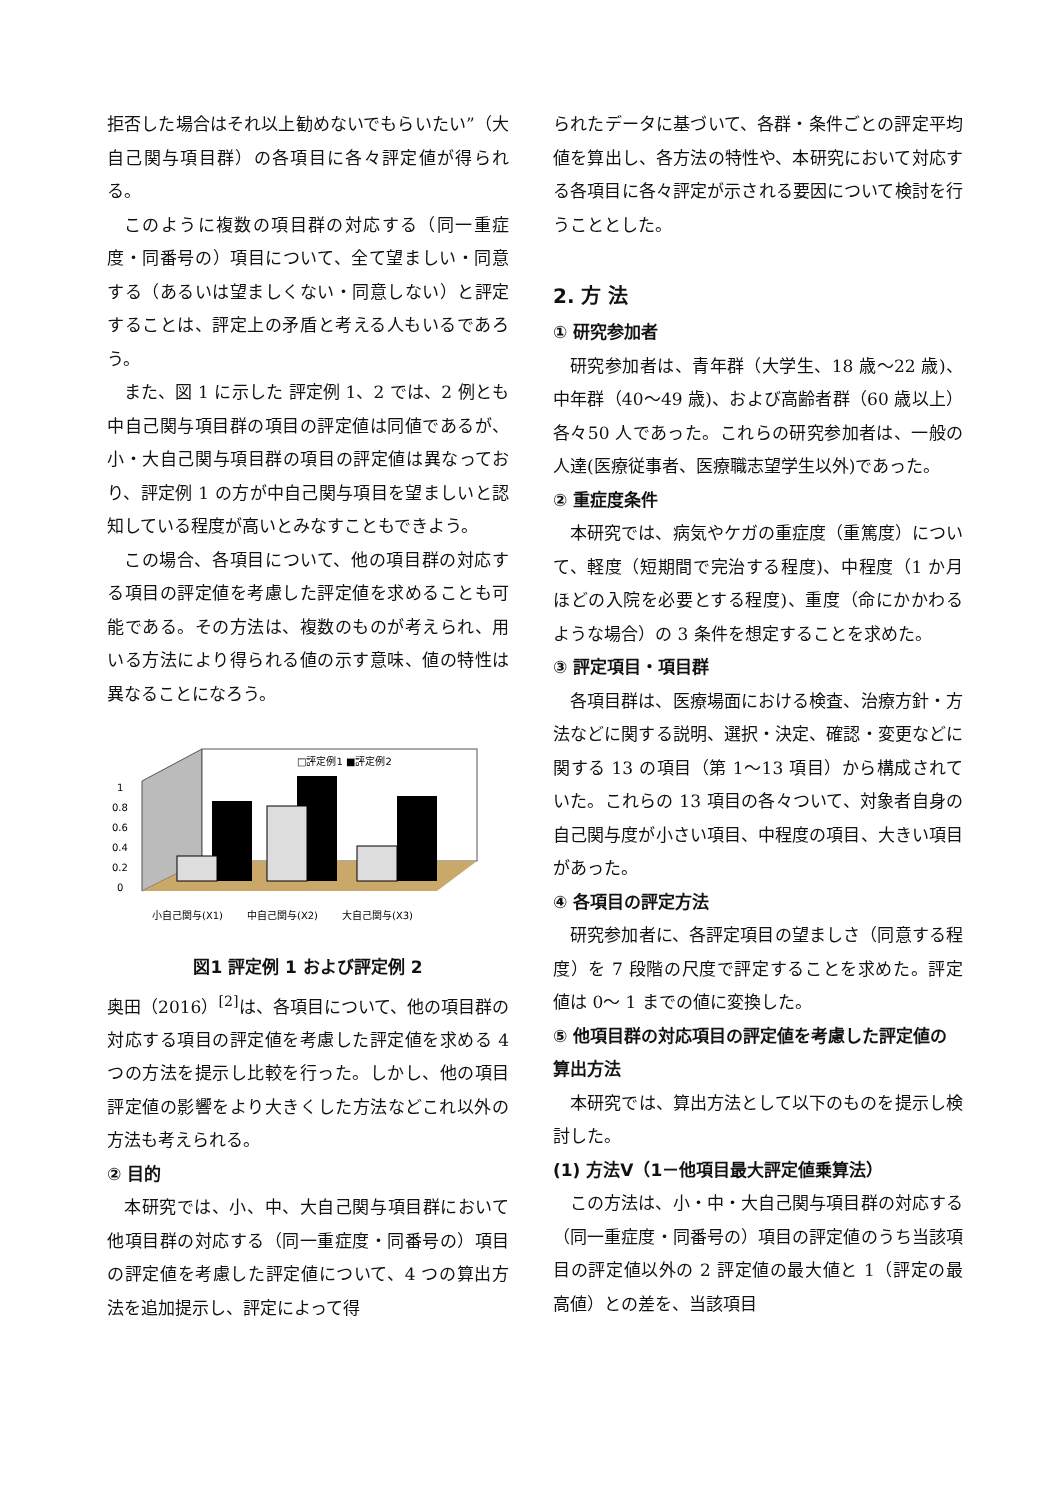拒否した場合はそれ以上勧めないでもらいたい”（大自己関与項目群）の各項目に各々評定値が得られる。
このように複数の項目群の対応する（同一重症度・同番号の）項目について、全て望ましい・同意する（あるいは望ましくない・同意しない）と評定することは、評定上の矛盾と考える人もいるであろう。
また、図 1 に示した 評定例 1、2 では、2 例とも中自己関与項目群の項目の評定値は同値であるが、小・大自己関与項目群の項目の評定値は異なっており、評定例 1 の方が中自己関与項目を望ましいと認知している程度が高いとみなすこともできよう。
この場合、各項目について、他の項目群の対応する項目の評定値を考慮した評定値を求めることも可能である。その方法は、複数のものが考えられ、用いる方法により得られる値の示す意味、値の特性は異なることになろう。
□評定例1 ■評定例2
0
0.2
0.4
0.6
0.8
1
小自己関与(X1)
中自己関与(X2)
大自己関与(X3)
図1 評定例 1 および評定例 2
奥田（2016）<sup>[2]</sup>は、各項目について、他の項目群の対応する項目の評定値を考慮した評定値を求める 4 つの方法を提示し比較を行った。しかし、他の項目評定値の影響をより大きくした方法などこれ以外の方法も考えられる。
② 目的
本研究では、小、中、大自己関与項目群において他項目群の対応する（同一重症度・同番号の）項目の評定値を考慮した評定値について、4 つの算出方法を追加提示し、評定によって得
られたデータに基づいて、各群・条件ごとの評定平均値を算出し、各方法の特性や、本研究において対応する各項目に各々評定が示される要因について検討を行うこととした。
2. 方 法
① 研究参加者
研究参加者は、青年群（大学生、18 歳〜22 歳)、中年群（40〜49 歳)、および高齢者群（60 歳以上）各々50 人であった。これらの研究参加者は、一般の人達(医療従事者、医療職志望学生以外)であった。
② 重症度条件
本研究では、病気やケガの重症度（重篤度）について、軽度（短期間で完治する程度)、中程度（1 か月ほどの入院を必要とする程度)、重度（命にかかわるような場合）の 3 条件を想定することを求めた。
③ 評定項目・項目群
各項目群は、医療場面における検査、治療方針・方法などに関する説明、選択・決定、確認・変更などに関する 13 の項目（第 1〜13 項目）から構成されていた。これらの 13 項目の各々ついて、対象者自身の自己関与度が小さい項目、中程度の項目、大きい項目があった。
④ 各項目の評定方法
研究参加者に、各評定項目の望ましさ（同意する程度）を 7 段階の尺度で評定することを求めた。評定値は 0〜 1 までの値に変換した。
⑤ 他項目群の対応項目の評定値を考慮した評定値の算出方法
本研究では、算出方法として以下のものを提示し検討した。
(1) 方法Ⅴ（1－他項目最大評定値乗算法）
この方法は、小・中・大自己関与項目群の対応する（同一重症度・同番号の）項目の評定値のうち当該項目の評定値以外の 2 評定値の最大値と 1（評定の最高値）との差を、当該項目